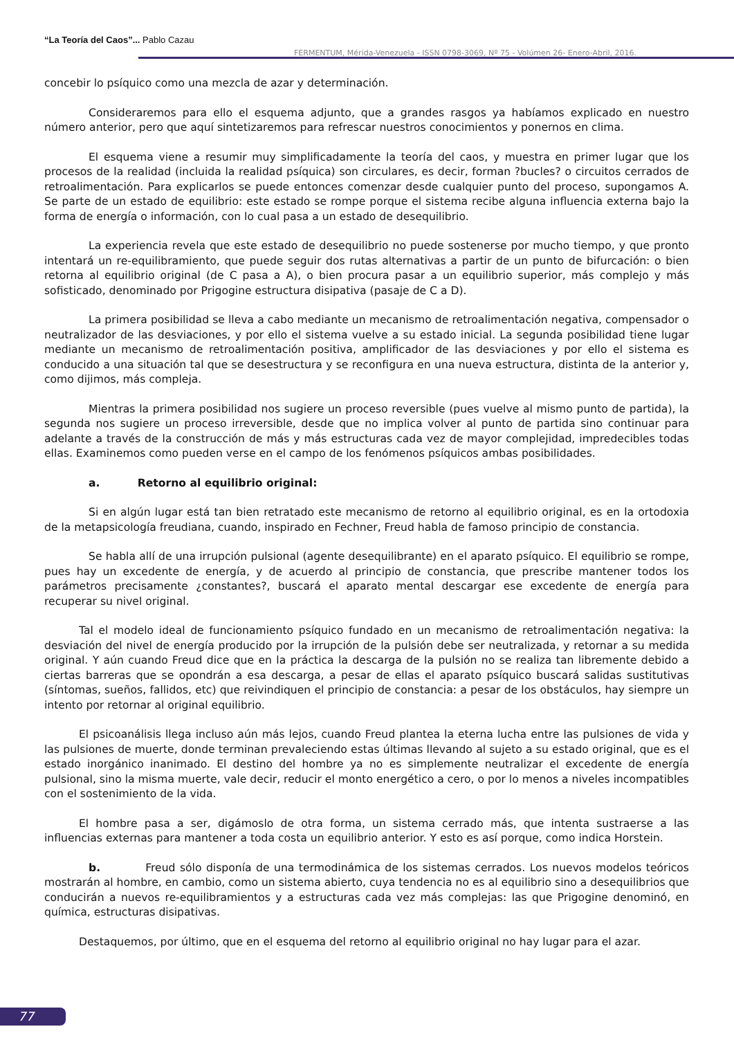“La Teoría del Caos”... Pablo Cazau
FERMENTUM, Mérida-Venezuela - ISSN 0798-3069, Nº 75 - Volúmen 26- Enero-Abril, 2016.
concebir lo psíquico como una mezcla de azar y determinación.
Consideraremos para ello el esquema adjunto, que a grandes rasgos ya habíamos explicado en nuestro número anterior, pero que aquí sintetizaremos para refrescar nuestros conocimientos y ponernos en clima.
El esquema viene a resumir muy simplificadamente la teoría del caos, y muestra en primer lugar que los procesos de la realidad (incluida la realidad psíquica) son circulares, es decir, forman ?bucles? o circuitos cerrados de retroalimentación. Para explicarlos se puede entonces comenzar desde cualquier punto del proceso, supongamos A. Se parte de un estado de equilibrio: este estado se rompe porque el sistema recibe alguna influencia externa bajo la forma de energía o información, con lo cual pasa a un estado de desequilibrio.
La experiencia revela que este estado de desequilibrio no puede sostenerse por mucho tiempo, y que pronto intentará un re-equilibramiento, que puede seguir dos rutas alternativas a partir de un punto de bifurcación: o bien retorna al equilibrio original (de C pasa a A), o bien procura pasar a un equilibrio superior, más complejo y más sofisticado, denominado por Prigogine estructura disipativa (pasaje de C a D).
La primera posibilidad se lleva a cabo mediante un mecanismo de retroalimentación negativa, compensador o neutralizador de las desviaciones, y por ello el sistema vuelve a su estado inicial. La segunda posibilidad tiene lugar mediante un mecanismo de retroalimentación positiva, amplificador de las desviaciones y por ello el sistema es conducido a una situación tal que se desestructura y se reconfigura en una nueva estructura, distinta de la anterior y, como dijimos, más compleja.
Mientras la primera posibilidad nos sugiere un proceso reversible (pues vuelve al mismo punto de partida), la segunda nos sugiere un proceso irreversible, desde que no implica volver al punto de partida sino continuar para adelante a través de la construcción de más y más estructuras cada vez de mayor complejidad, impredecibles todas ellas. Examinemos como pueden verse en el campo de los fenómenos psíquicos ambas posibilidades.
a. Retorno al equilibrio original:
Si en algún lugar está tan bien retratado este mecanismo de retorno al equilibrio original, es en la ortodoxia de la metapsicología freudiana, cuando, inspirado en Fechner, Freud habla de famoso principio de constancia.
Se habla allí de una irrupción pulsional (agente desequilibrante) en el aparato psíquico. El equilibrio se rompe, pues hay un excedente de energía, y de acuerdo al principio de constancia, que prescribe mantener todos los parámetros precisamente ¿constantes?, buscará el aparato mental descargar ese excedente de energía para recuperar su nivel original.
Tal el modelo ideal de funcionamiento psíquico fundado en un mecanismo de retroalimentación negativa: la desviación del nivel de energía producido por la irrupción de la pulsión debe ser neutralizada, y retornar a su medida original. Y aún cuando Freud dice que en la práctica la descarga de la pulsión no se realiza tan libremente debido a ciertas barreras que se opondrán a esa descarga, a pesar de ellas el aparato psíquico buscará salidas sustitutivas (síntomas, sueños, fallidos, etc) que reivindiquen el principio de constancia: a pesar de los obstáculos, hay siempre un intento por retornar al original equilibrio.
El psicoanálisis llega incluso aún más lejos, cuando Freud plantea la eterna lucha entre las pulsiones de vida y las pulsiones de muerte, donde terminan prevaleciendo estas últimas llevando al sujeto a su estado original, que es el estado inorgánico inanimado. El destino del hombre ya no es simplemente neutralizar el excedente de energía pulsional, sino la misma muerte, vale decir, reducir el monto energético a cero, o por lo menos a niveles incompatibles con el sostenimiento de la vida.
El hombre pasa a ser, digámoslo de otra forma, un sistema cerrado más, que intenta sustraerse a las influencias externas para mantener a toda costa un equilibrio anterior. Y esto es así porque, como indica Horstein.
b. Freud sólo disponía de una termodinámica de los sistemas cerrados. Los nuevos modelos teóricos mostrarán al hombre, en cambio, como un sistema abierto, cuya tendencia no es al equilibrio sino a desequilibrios que conducirán a nuevos re-equilibramientos y a estructuras cada vez más complejas: las que Prigogine denominó, en química, estructuras disipativas.
Destaquemos, por último, que en el esquema del retorno al equilibrio original no hay lugar para el azar.
77